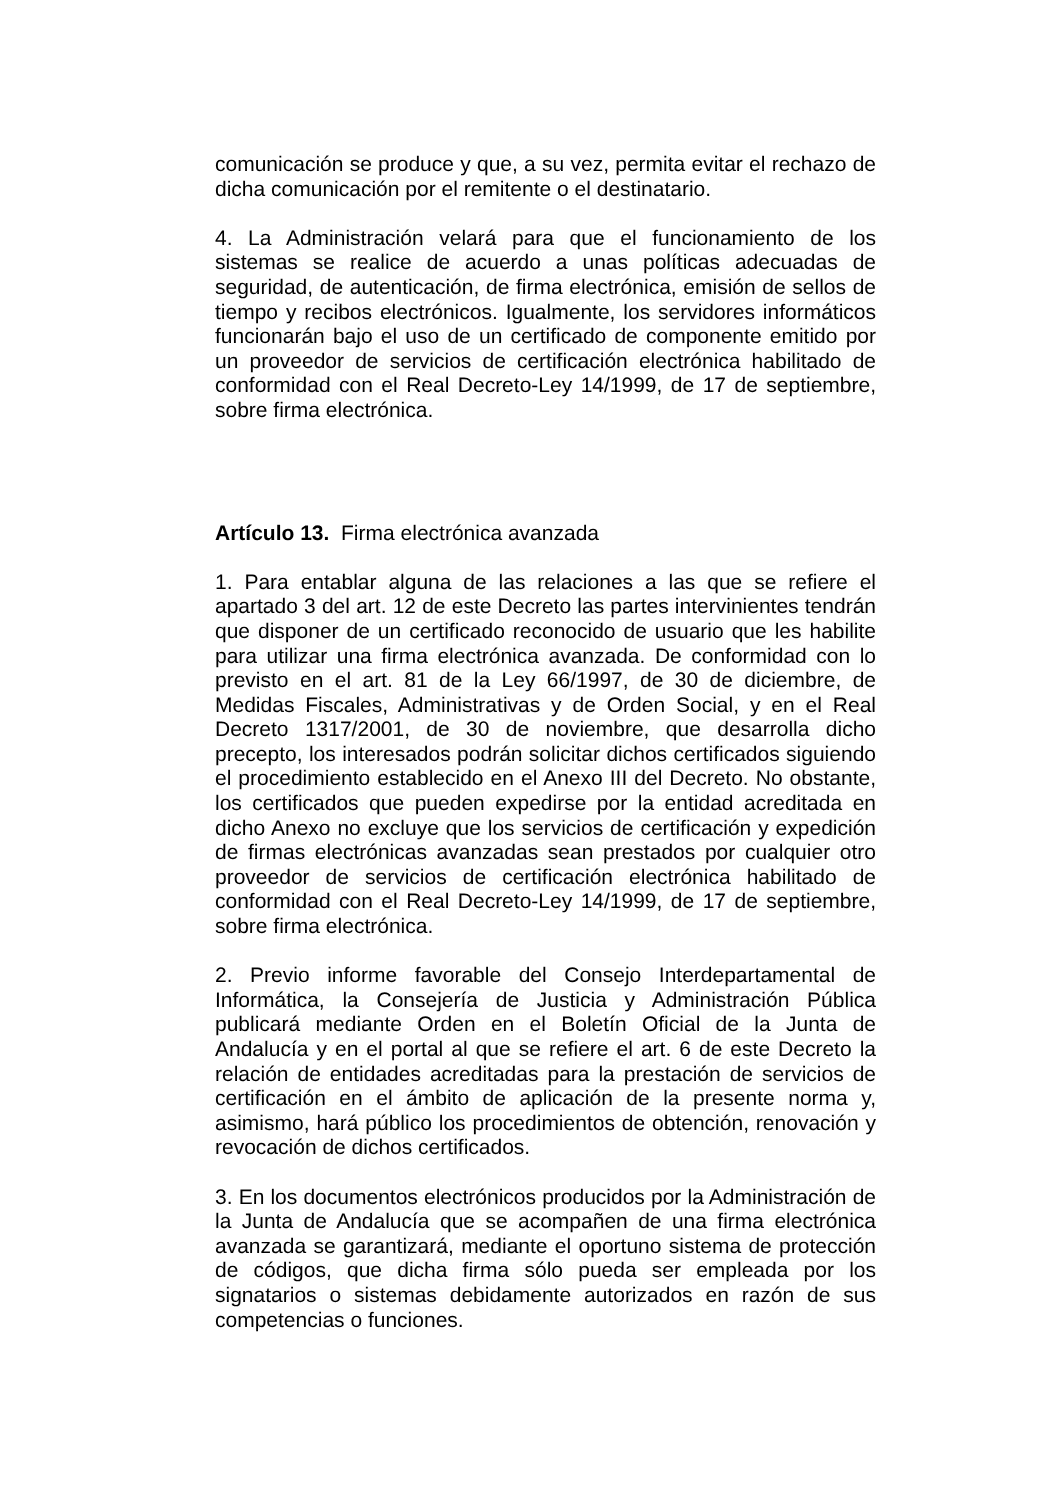comunicación se produce y que, a su vez, permita evitar el rechazo de dicha comunicación por el remitente o el destinatario.
4. La Administración velará para que el funcionamiento de los sistemas se realice de acuerdo a unas políticas adecuadas de seguridad, de autenticación, de firma electrónica, emisión de sellos de tiempo y recibos electrónicos. Igualmente, los servidores informáticos funcionarán bajo el uso de un certificado de componente emitido por un proveedor de servicios de certificación electrónica habilitado de conformidad con el Real Decreto-Ley 14/1999, de 17 de septiembre, sobre firma electrónica.
Artículo 13. Firma electrónica avanzada
1. Para entablar alguna de las relaciones a las que se refiere el apartado 3 del art. 12 de este Decreto las partes intervinientes tendrán que disponer de un certificado reconocido de usuario que les habilite para utilizar una firma electrónica avanzada. De conformidad con lo previsto en el art. 81 de la Ley 66/1997, de 30 de diciembre, de Medidas Fiscales, Administrativas y de Orden Social, y en el Real Decreto 1317/2001, de 30 de noviembre, que desarrolla dicho precepto, los interesados podrán solicitar dichos certificados siguiendo el procedimiento establecido en el Anexo III del Decreto. No obstante, los certificados que pueden expedirse por la entidad acreditada en dicho Anexo no excluye que los servicios de certificación y expedición de firmas electrónicas avanzadas sean prestados por cualquier otro proveedor de servicios de certificación electrónica habilitado de conformidad con el Real Decreto-Ley 14/1999, de 17 de septiembre, sobre firma electrónica.
2. Previo informe favorable del Consejo Interdepartamental de Informática, la Consejería de Justicia y Administración Pública publicará mediante Orden en el Boletín Oficial de la Junta de Andalucía y en el portal al que se refiere el art. 6 de este Decreto la relación de entidades acreditadas para la prestación de servicios de certificación en el ámbito de aplicación de la presente norma y, asimismo, hará público los procedimientos de obtención, renovación y revocación de dichos certificados.
3. En los documentos electrónicos producidos por la Administración de la Junta de Andalucía que se acompañen de una firma electrónica avanzada se garantizará, mediante el oportuno sistema de protección de códigos, que dicha firma sólo pueda ser empleada por los signatarios o sistemas debidamente autorizados en razón de sus competencias o funciones.